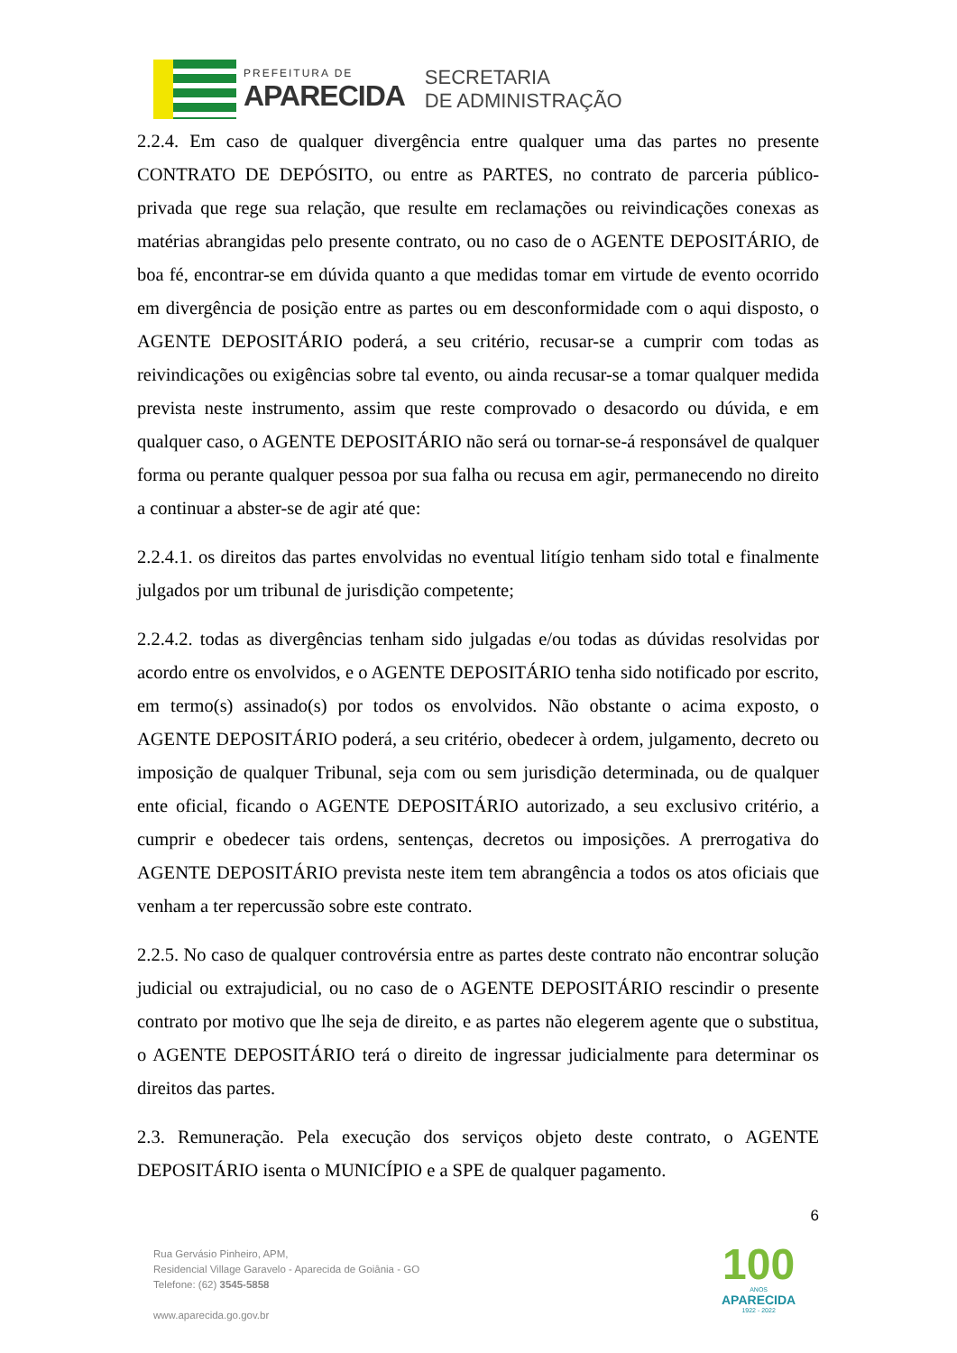PREFEITURA DE
APARECIDA
SECRETARIA
DE ADMINISTRAÇÃO
2.2.4. Em caso de qualquer divergência entre qualquer uma das partes no presente CONTRATO DE DEPÓSITO, ou entre as PARTES, no contrato de parceria público-privada que rege sua relação, que resulte em reclamações ou reivindicações conexas as matérias abrangidas pelo presente contrato, ou no caso de o AGENTE DEPOSITÁRIO, de boa fé, encontrar-se em dúvida quanto a que medidas tomar em virtude de evento ocorrido em divergência de posição entre as partes ou em desconformidade com o aqui disposto, o AGENTE DEPOSITÁRIO poderá, a seu critério, recusar-se a cumprir com todas as reivindicações ou exigências sobre tal evento, ou ainda recusar-se a tomar qualquer medida prevista neste instrumento, assim que reste comprovado o desacordo ou dúvida, e em qualquer caso, o AGENTE DEPOSITÁRIO não será ou tornar-se-á responsável de qualquer forma ou perante qualquer pessoa por sua falha ou recusa em agir, permanecendo no direito a continuar a abster-se de agir até que:
2.2.4.1. os direitos das partes envolvidas no eventual litígio tenham sido total e finalmente julgados por um tribunal de jurisdição competente;
2.2.4.2. todas as divergências tenham sido julgadas e/ou todas as dúvidas resolvidas por acordo entre os envolvidos, e o AGENTE DEPOSITÁRIO tenha sido notificado por escrito, em termo(s) assinado(s) por todos os envolvidos. Não obstante o acima exposto, o AGENTE DEPOSITÁRIO poderá, a seu critério, obedecer à ordem, julgamento, decreto ou imposição de qualquer Tribunal, seja com ou sem jurisdição determinada, ou de qualquer ente oficial, ficando o AGENTE DEPOSITÁRIO autorizado, a seu exclusivo critério, a cumprir e obedecer tais ordens, sentenças, decretos ou imposições. A prerrogativa do AGENTE DEPOSITÁRIO prevista neste item tem abrangência a todos os atos oficiais que venham a ter repercussão sobre este contrato.
2.2.5. No caso de qualquer controvérsia entre as partes deste contrato não encontrar solução judicial ou extrajudicial, ou no caso de o AGENTE DEPOSITÁRIO rescindir o presente contrato por motivo que lhe seja de direito, e as partes não elegerem agente que o substitua, o AGENTE DEPOSITÁRIO terá o direito de ingressar judicialmente para determinar os direitos das partes.
2.3. Remuneração. Pela execução dos serviços objeto deste contrato, o AGENTE DEPOSITÁRIO isenta o MUNICÍPIO e a SPE de qualquer pagamento.
6
Rua Gervásio Pinheiro, APM,
Residencial Village Garavelo - Aparecida de Goiânia - GO
Telefone: (62) 3545-5858
www.aparecida.go.gov.br
100
ANOS
APARECIDA
1922 - 2022